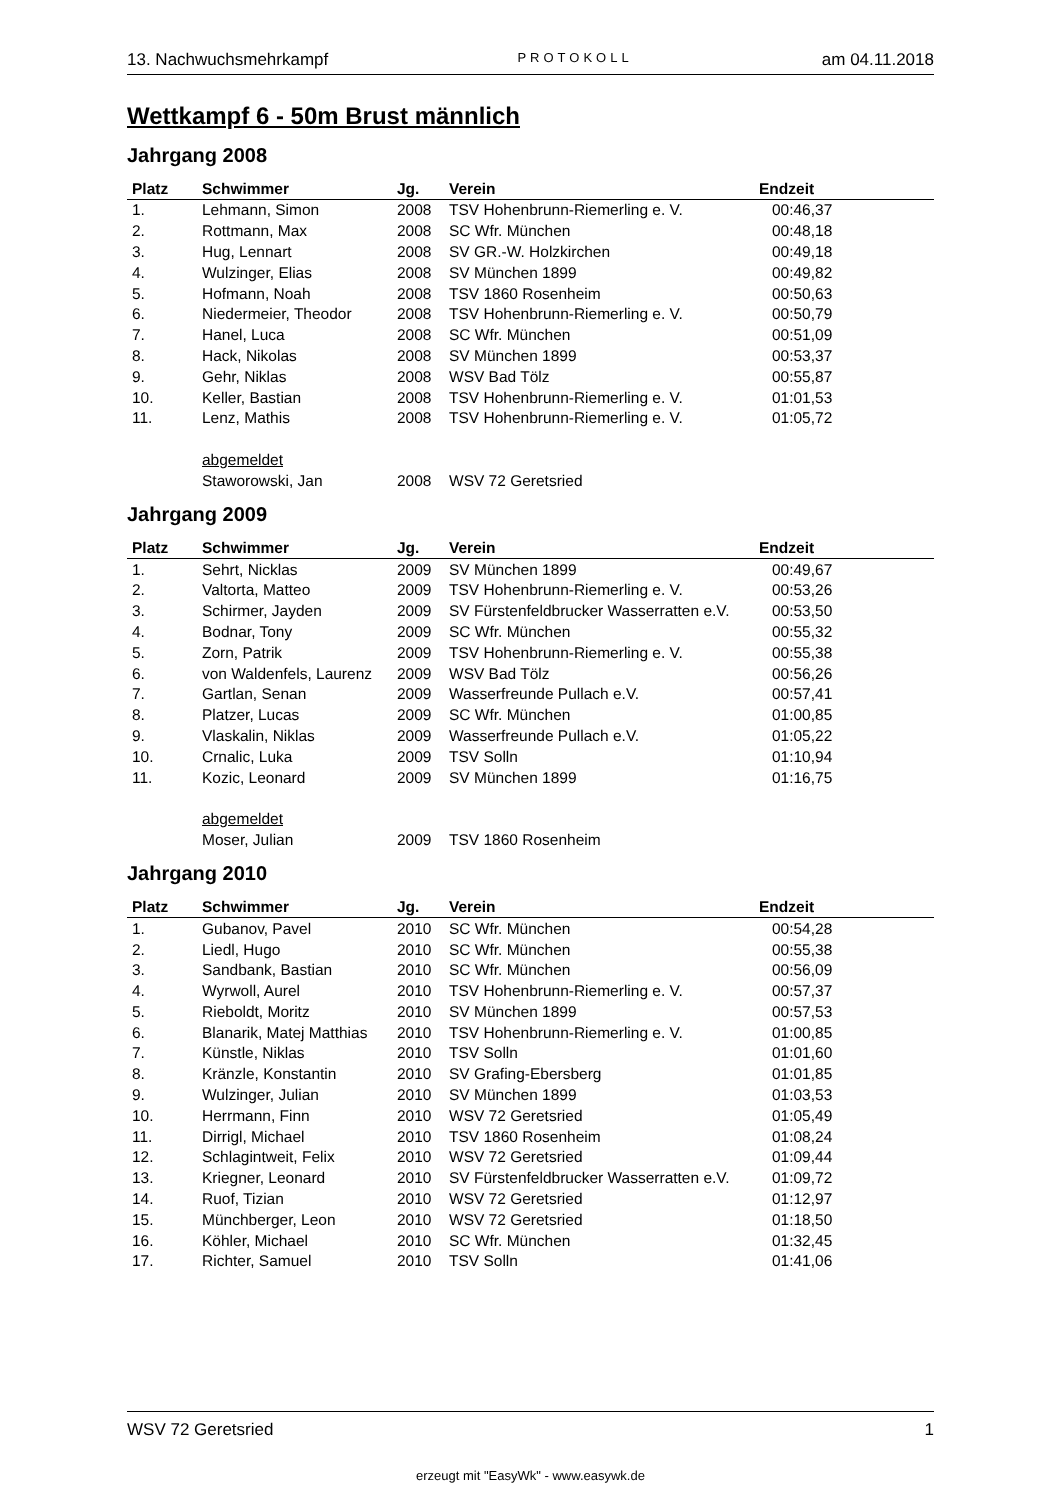13. Nachwuchsmehrkampf PROTOKOLL am 04.11.2018
Wettkampf 6 - 50m Brust männlich
Jahrgang 2008
| Platz | Schwimmer | Jg. | Verein | Endzeit |
| --- | --- | --- | --- | --- |
| 1. | Lehmann, Simon | 2008 | TSV Hohenbrunn-Riemerling e. V. | 00:46,37 |
| 2. | Rottmann, Max | 2008 | SC Wfr. München | 00:48,18 |
| 3. | Hug, Lennart | 2008 | SV GR.-W. Holzkirchen | 00:49,18 |
| 4. | Wulzinger, Elias | 2008 | SV München 1899 | 00:49,82 |
| 5. | Hofmann, Noah | 2008 | TSV 1860 Rosenheim | 00:50,63 |
| 6. | Niedermeier, Theodor | 2008 | TSV Hohenbrunn-Riemerling e. V. | 00:50,79 |
| 7. | Hanel, Luca | 2008 | SC Wfr. München | 00:51,09 |
| 8. | Hack, Nikolas | 2008 | SV München 1899 | 00:53,37 |
| 9. | Gehr, Niklas | 2008 | WSV Bad Tölz | 00:55,87 |
| 10. | Keller, Bastian | 2008 | TSV Hohenbrunn-Riemerling e. V. | 01:01,53 |
| 11. | Lenz, Mathis | 2008 | TSV Hohenbrunn-Riemerling e. V. | 01:05,72 |
| | abgemeldet | | | |
| | Staworowski, Jan | 2008 | WSV 72 Geretsried | |
Jahrgang 2009
| Platz | Schwimmer | Jg. | Verein | Endzeit |
| --- | --- | --- | --- | --- |
| 1. | Sehrt, Nicklas | 2009 | SV München 1899 | 00:49,67 |
| 2. | Valtorta, Matteo | 2009 | TSV Hohenbrunn-Riemerling e. V. | 00:53,26 |
| 3. | Schirmer, Jayden | 2009 | SV Fürstenfeldbrucker Wasserratten e.V. | 00:53,50 |
| 4. | Bodnar, Tony | 2009 | SC Wfr. München | 00:55,32 |
| 5. | Zorn, Patrik | 2009 | TSV Hohenbrunn-Riemerling e. V. | 00:55,38 |
| 6. | von Waldenfels, Laurenz | 2009 | WSV Bad Tölz | 00:56,26 |
| 7. | Gartlan, Senan | 2009 | Wasserfreunde Pullach e.V. | 00:57,41 |
| 8. | Platzer, Lucas | 2009 | SC Wfr. München | 01:00,85 |
| 9. | Vlaskalin, Niklas | 2009 | Wasserfreunde Pullach e.V. | 01:05,22 |
| 10. | Crnalic, Luka | 2009 | TSV Solln | 01:10,94 |
| 11. | Kozic, Leonard | 2009 | SV München 1899 | 01:16,75 |
| | abgemeldet | | | |
| | Moser, Julian | 2009 | TSV 1860 Rosenheim | |
Jahrgang 2010
| Platz | Schwimmer | Jg. | Verein | Endzeit |
| --- | --- | --- | --- | --- |
| 1. | Gubanov, Pavel | 2010 | SC Wfr. München | 00:54,28 |
| 2. | Liedl, Hugo | 2010 | SC Wfr. München | 00:55,38 |
| 3. | Sandbank, Bastian | 2010 | SC Wfr. München | 00:56,09 |
| 4. | Wyrwoll, Aurel | 2010 | TSV Hohenbrunn-Riemerling e. V. | 00:57,37 |
| 5. | Rieboldt, Moritz | 2010 | SV München 1899 | 00:57,53 |
| 6. | Blanarik, Matej Matthias | 2010 | TSV Hohenbrunn-Riemerling e. V. | 01:00,85 |
| 7. | Künstle, Niklas | 2010 | TSV Solln | 01:01,60 |
| 8. | Kränzle, Konstantin | 2010 | SV Grafing-Ebersberg | 01:01,85 |
| 9. | Wulzinger, Julian | 2010 | SV München 1899 | 01:03,53 |
| 10. | Herrmann, Finn | 2010 | WSV 72 Geretsried | 01:05,49 |
| 11. | Dirrigl, Michael | 2010 | TSV 1860 Rosenheim | 01:08,24 |
| 12. | Schlagintweit, Felix | 2010 | WSV 72 Geretsried | 01:09,44 |
| 13. | Kriegner, Leonard | 2010 | SV Fürstenfeldbrucker Wasserratten e.V. | 01:09,72 |
| 14. | Ruof, Tizian | 2010 | WSV 72 Geretsried | 01:12,97 |
| 15. | Münchberger, Leon | 2010 | WSV 72 Geretsried | 01:18,50 |
| 16. | Köhler, Michael | 2010 | SC Wfr. München | 01:32,45 |
| 17. | Richter, Samuel | 2010 | TSV Solln | 01:41,06 |
WSV 72 Geretsried 1
erzeugt mit "EasyWk" - www.easywk.de